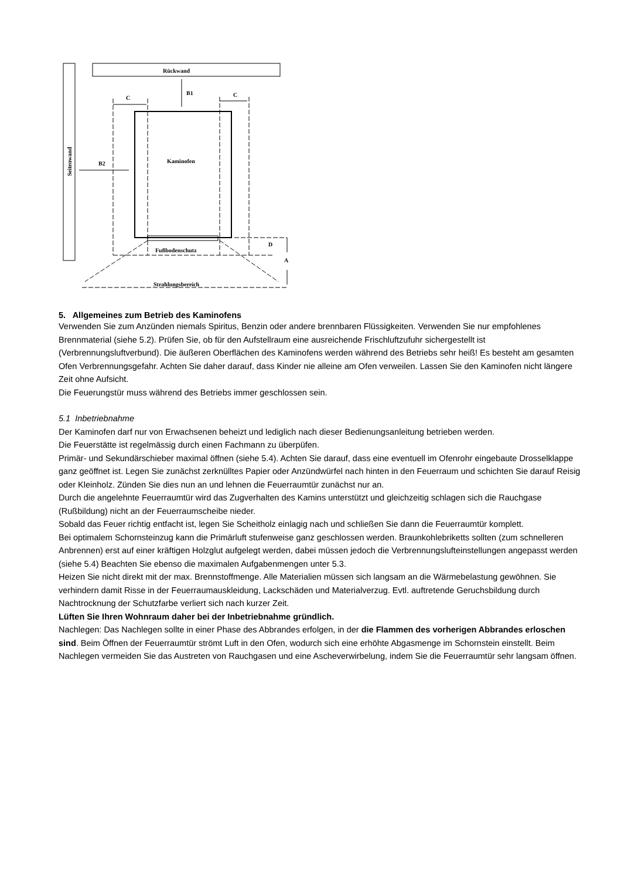Seitenwand
Rückwand
Kaminofen
Fußbodenschutz
Strahlungsbereich
B1
C
C
B2
D
A
5. Allgemeines zum Betrieb des Kaminofens
Verwenden Sie zum Anzünden niemals Spiritus, Benzin oder andere brennbaren Flüssigkeiten. Verwenden Sie nur empfohlenes Brennmaterial (siehe 5.2). Prüfen Sie, ob für den Aufstellraum eine ausreichende Frischluftzufuhr sichergestellt ist (Verbrennungsluftverbund). Die äußeren Oberflächen des Kaminofens werden während des Betriebs sehr heiß! Es besteht am gesamten Ofen Verbrennungsgefahr. Achten Sie daher darauf, dass Kinder nie alleine am Ofen verweilen. Lassen Sie den Kaminofen nicht längere Zeit ohne Aufsicht.
Die Feuerungstür muss während des Betriebs immer geschlossen sein.
5.1 Inbetriebnahme
Der Kaminofen darf nur von Erwachsenen beheizt und lediglich nach dieser Bedienungsanleitung betrieben werden.
Die Feuerstätte ist regelmässig durch einen Fachmann zu überpüfen.
Primär- und Sekundärschieber maximal öffnen (siehe 5.4). Achten Sie darauf, dass eine eventuell im Ofenrohr eingebaute Drosselklappe ganz geöffnet ist. Legen Sie zunächst zerknülltes Papier oder Anzündwürfel nach hinten in den Feuerraum und schichten Sie darauf Reisig oder Kleinholz. Zünden Sie dies nun an und lehnen die Feuerraumtür zunächst nur an.
Durch die angelehnte Feuerraumtür wird das Zugverhalten des Kamins unterstützt und gleichzeitig schlagen sich die Rauchgase (Rußbildung) nicht an der Feuerraumscheibe nieder.
Sobald das Feuer richtig entfacht ist, legen Sie Scheitholz einlagig nach und schließen Sie dann die Feuerraumtür komplett.
Bei optimalem Schornsteinzug kann die Primärluft stufenweise ganz geschlossen werden. Braunkohlebriketts sollten (zum schnelleren Anbrennen) erst auf einer kräftigen Holzglut aufgelegt werden, dabei müssen jedoch die Verbrennungslufteinstellungen angepasst werden (siehe 5.4) Beachten Sie ebenso die maximalen Aufgabenmengen unter 5.3.
Heizen Sie nicht direkt mit der max. Brennstoffmenge. Alle Materialien müssen sich langsam an die Wärmebelastung gewöhnen. Sie verhindern damit Risse in der Feuerraumauskleidung, Lackschäden und Materialverzug. Evtl. auftretende Geruchsbildung durch Nachtrocknung der Schutzfarbe verliert sich nach kurzer Zeit.
Lüften Sie Ihren Wohnraum daher bei der Inbetriebnahme gründlich.
Nachlegen: Das Nachlegen sollte in einer Phase des Abbrandes erfolgen, in der die Flammen des vorherigen Abbrandes erloschen sind. Beim Öffnen der Feuerraumtür strömt Luft in den Ofen, wodurch sich eine erhöhte Abgasmenge im Schornstein einstellt. Beim Nachlegen vermeiden Sie das Austreten von Rauchgasen und eine Ascheverwirbelung, indem Sie die Feuerraumtür sehr langsam öffnen.